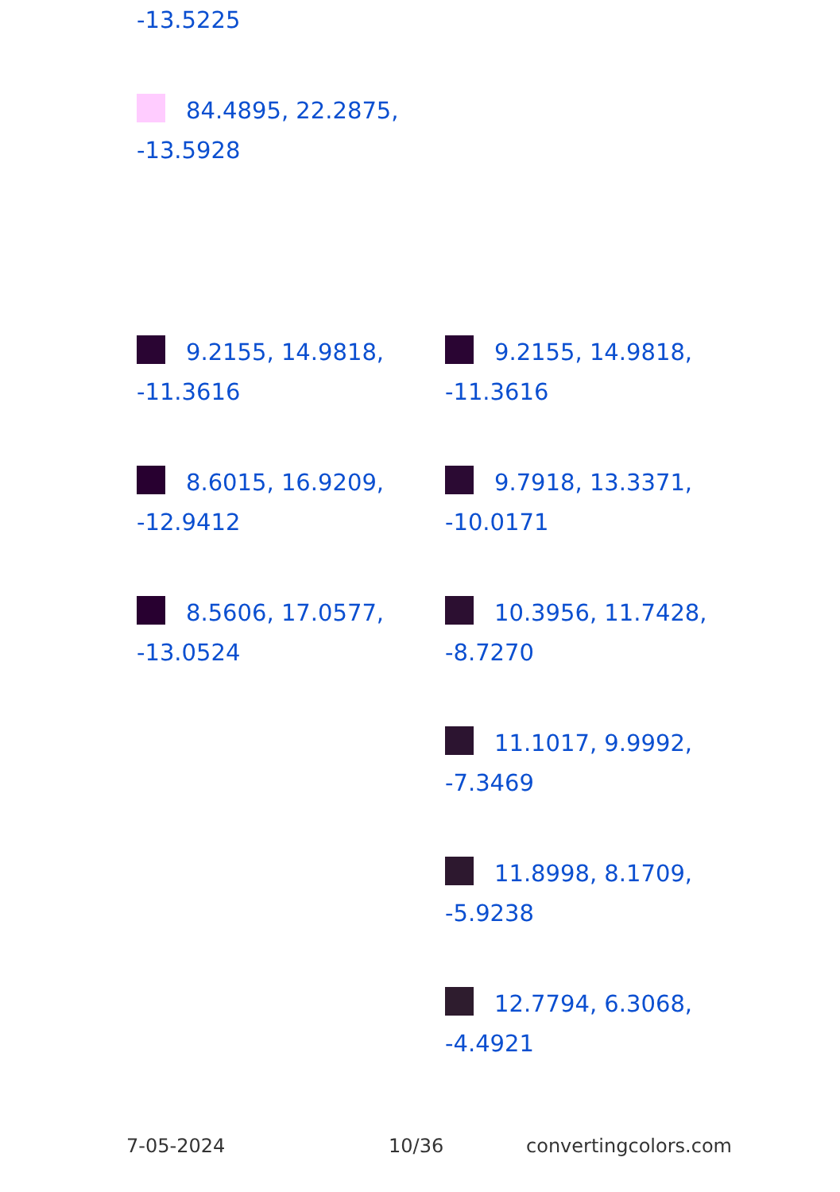-13.5225
84.4895, 22.2875, -13.5928
9.2155, 14.9818, -11.3616
9.2155, 14.9818, -11.3616
8.6015, 16.9209, -12.9412
9.7918, 13.3371, -10.0171
8.5606, 17.0577, -13.0524
10.3956, 11.7428, -8.7270
11.1017, 9.9992, -7.3469
11.8998, 8.1709, -5.9238
12.7794, 6.3068, -4.4921
7-05-2024 10/36 convertingcolors.com